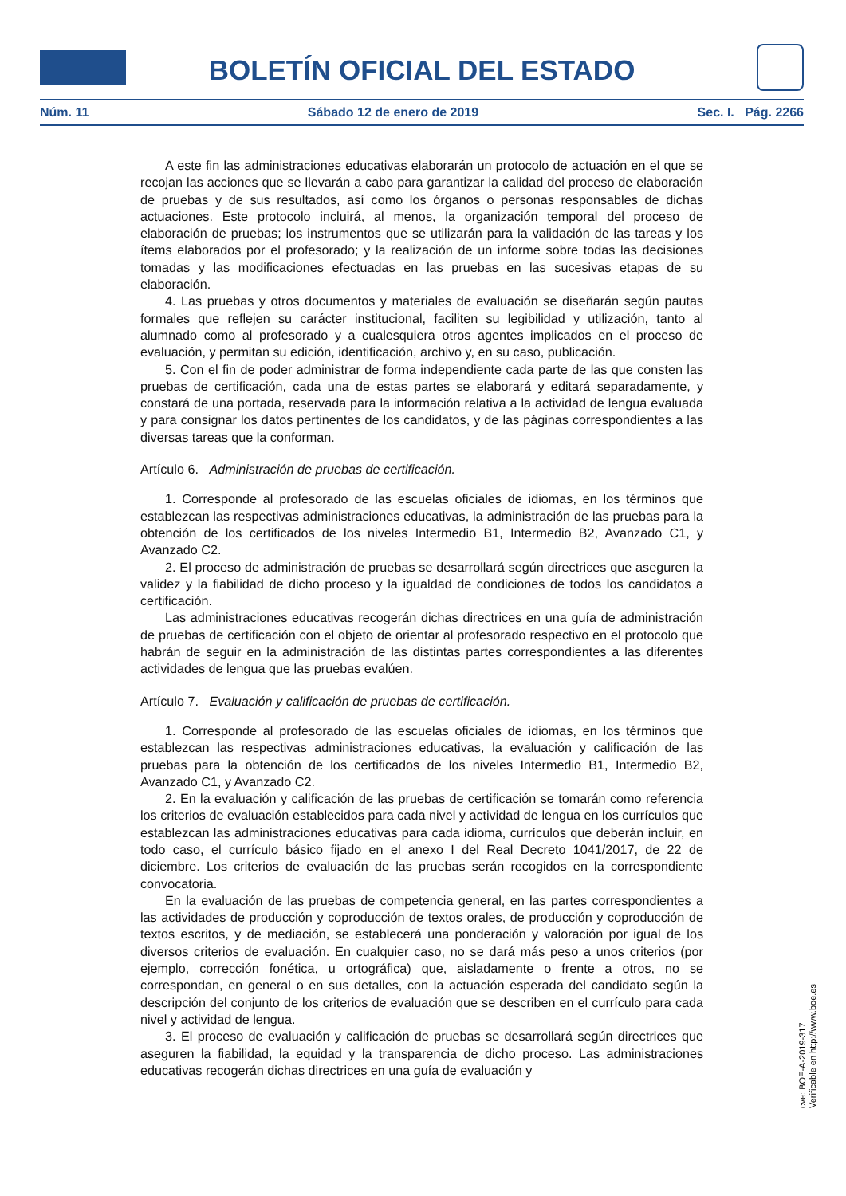BOLETÍN OFICIAL DEL ESTADO
Núm. 11 Sábado 12 de enero de 2019 Sec. I. Pág. 2266
A este fin las administraciones educativas elaborarán un protocolo de actuación en el que se recojan las acciones que se llevarán a cabo para garantizar la calidad del proceso de elaboración de pruebas y de sus resultados, así como los órganos o personas responsables de dichas actuaciones. Este protocolo incluirá, al menos, la organización temporal del proceso de elaboración de pruebas; los instrumentos que se utilizarán para la validación de las tareas y los ítems elaborados por el profesorado; y la realización de un informe sobre todas las decisiones tomadas y las modificaciones efectuadas en las pruebas en las sucesivas etapas de su elaboración.
4. Las pruebas y otros documentos y materiales de evaluación se diseñarán según pautas formales que reflejen su carácter institucional, faciliten su legibilidad y utilización, tanto al alumnado como al profesorado y a cualesquiera otros agentes implicados en el proceso de evaluación, y permitan su edición, identificación, archivo y, en su caso, publicación.
5. Con el fin de poder administrar de forma independiente cada parte de las que consten las pruebas de certificación, cada una de estas partes se elaborará y editará separadamente, y constará de una portada, reservada para la información relativa a la actividad de lengua evaluada y para consignar los datos pertinentes de los candidatos, y de las páginas correspondientes a las diversas tareas que la conforman.
Artículo 6. Administración de pruebas de certificación.
1. Corresponde al profesorado de las escuelas oficiales de idiomas, en los términos que establezcan las respectivas administraciones educativas, la administración de las pruebas para la obtención de los certificados de los niveles Intermedio B1, Intermedio B2, Avanzado C1, y Avanzado C2.
2. El proceso de administración de pruebas se desarrollará según directrices que aseguren la validez y la fiabilidad de dicho proceso y la igualdad de condiciones de todos los candidatos a certificación.
Las administraciones educativas recogerán dichas directrices en una guía de administración de pruebas de certificación con el objeto de orientar al profesorado respectivo en el protocolo que habrán de seguir en la administración de las distintas partes correspondientes a las diferentes actividades de lengua que las pruebas evalúen.
Artículo 7. Evaluación y calificación de pruebas de certificación.
1. Corresponde al profesorado de las escuelas oficiales de idiomas, en los términos que establezcan las respectivas administraciones educativas, la evaluación y calificación de las pruebas para la obtención de los certificados de los niveles Intermedio B1, Intermedio B2, Avanzado C1, y Avanzado C2.
2. En la evaluación y calificación de las pruebas de certificación se tomarán como referencia los criterios de evaluación establecidos para cada nivel y actividad de lengua en los currículos que establezcan las administraciones educativas para cada idioma, currículos que deberán incluir, en todo caso, el currículo básico fijado en el anexo I del Real Decreto 1041/2017, de 22 de diciembre. Los criterios de evaluación de las pruebas serán recogidos en la correspondiente convocatoria.
En la evaluación de las pruebas de competencia general, en las partes correspondientes a las actividades de producción y coproducción de textos orales, de producción y coproducción de textos escritos, y de mediación, se establecerá una ponderación y valoración por igual de los diversos criterios de evaluación. En cualquier caso, no se dará más peso a unos criterios (por ejemplo, corrección fonética, u ortográfica) que, aisladamente o frente a otros, no se correspondan, en general o en sus detalles, con la actuación esperada del candidato según la descripción del conjunto de los criterios de evaluación que se describen en el currículo para cada nivel y actividad de lengua.
3. El proceso de evaluación y calificación de pruebas se desarrollará según directrices que aseguren la fiabilidad, la equidad y la transparencia de dicho proceso. Las administraciones educativas recogerán dichas directrices en una guía de evaluación y
cve: BOE-A-2019-317
Verificable en http://www.boe.es